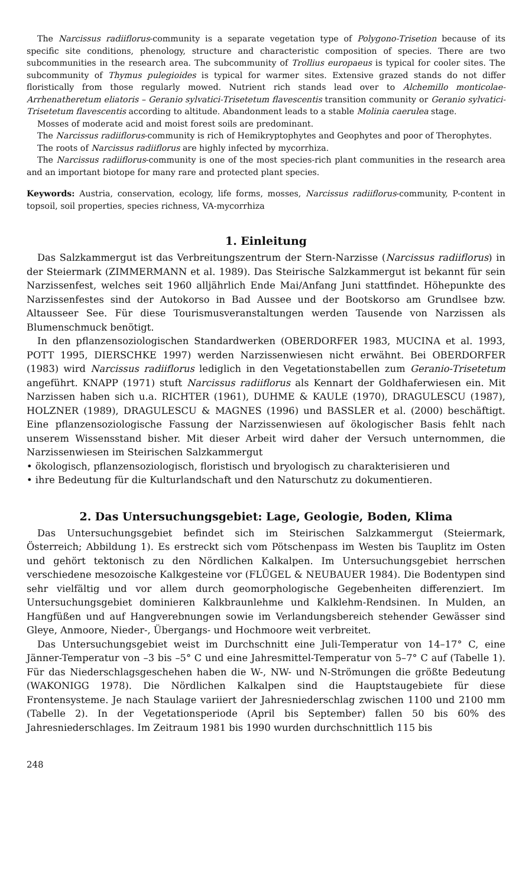The Narcissus radiiflorus-community is a separate vegetation type of Polygono-Trisetion because of its specific site conditions, phenology, structure and characteristic composition of species. There are two subcommunities in the research area. The subcommunity of Trollius europaeus is typical for cooler sites. The subcommunity of Thymus pulegioides is typical for warmer sites. Extensive grazed stands do not differ floristically from those regularly mowed. Nutrient rich stands lead over to Alchemillo monticolae-Arrhenatheretum eliatoris – Geranio sylvatici-Trisetetum flavescentis transition community or Geranio sylvatici-Trisetetum flavescentis according to altitude. Abandonment leads to a stable Molinia caerulea stage.
Mosses of moderate acid and moist forest soils are predominant.
The Narcissus radiiflorus-community is rich of Hemikryptophytes and Geophytes and poor of Therophytes.
The roots of Narcissus radiiflorus are highly infected by mycorrhiza.
The Narcissus radiiflorus-community is one of the most species-rich plant communities in the research area and an important biotope for many rare and protected plant species.
Keywords: Austria, conservation, ecology, life forms, mosses, Narcissus radiiflorus-community, P-content in topsoil, soil properties, species richness, VA-mycorrhiza
1. Einleitung
Das Salzkammergut ist das Verbreitungszentrum der Stern-Narzisse (Narcissus radiiflorus) in der Steiermark (ZIMMERMANN et al. 1989). Das Steirische Salzkammergut ist bekannt für sein Narzissenfest, welches seit 1960 alljährlich Ende Mai/Anfang Juni stattfindet. Höhepunkte des Narzissenfestes sind der Autokorso in Bad Aussee und der Bootskorso am Grundlsee bzw. Altausseer See. Für diese Tourismusveranstaltungen werden Tausende von Narzissen als Blumenschmuck benötigt.
In den pflanzensoziologischen Standardwerken (OBERDORFER 1983, MUCINA et al. 1993, POTT 1995, DIERSCHKE 1997) werden Narzissenwiesen nicht erwähnt. Bei OBERDORFER (1983) wird Narcissus radiiflorus lediglich in den Vegetationstabellen zum Geranio-Trisetetum angeführt. KNAPP (1971) stuft Narcissus radiiflorus als Kennart der Goldhaferwiesen ein. Mit Narzissen haben sich u.a. RICHTER (1961), DUHME & KAULE (1970), DRAGULESCU (1987), HOLZNER (1989), DRAGULESCU & MAGNES (1996) und BASSLER et al. (2000) beschäftigt. Eine pflanzensoziologische Fassung der Narzissenwiesen auf ökologischer Basis fehlt nach unserem Wissensstand bisher. Mit dieser Arbeit wird daher der Versuch unternommen, die Narzissenwiesen im Steirischen Salzkammergut
• ökologisch, pflanzensoziologisch, floristisch und bryologisch zu charakterisieren und
• ihre Bedeutung für die Kulturlandschaft und den Naturschutz zu dokumentieren.
2. Das Untersuchungsgebiet: Lage, Geologie, Boden, Klima
Das Untersuchungsgebiet befindet sich im Steirischen Salzkammergut (Steiermark, Österreich; Abbildung 1). Es erstreckt sich vom Pötschenpass im Westen bis Tauplitz im Osten und gehört tektonisch zu den Nördlichen Kalkalpen. Im Untersuchungsgebiet herrschen verschiedene mesozoische Kalkgesteine vor (FLÜGEL & NEUBAUER 1984). Die Bodentypen sind sehr vielfältig und vor allem durch geomorphologische Gegebenheiten differenziert. Im Untersuchungsgebiet dominieren Kalkbraunlehme und Kalklehm-Rendsinen. In Mulden, an Hangfüßen und auf Hangverebnungen sowie im Verlandungsbereich stehender Gewässer sind Gleye, Anmoore, Nieder-, Übergangs- und Hochmoore weit verbreitet.
Das Untersuchungsgebiet weist im Durchschnitt eine Juli-Temperatur von 14–17° C, eine Jänner-Temperatur von –3 bis –5° C und eine Jahresmittel-Temperatur von 5–7° C auf (Tabelle 1). Für das Niederschlagsgeschehen haben die W-, NW- und N-Strömungen die größte Bedeutung (WAKONIGG 1978). Die Nördlichen Kalkalpen sind die Hauptstaugebiete für diese Frontensysteme. Je nach Staulage variiert der Jahresniederschlag zwischen 1100 und 2100 mm (Tabelle 2). In der Vegetationsperiode (April bis September) fallen 50 bis 60% des Jahresniederschlages. Im Zeitraum 1981 bis 1990 wurden durchschnittlich 115 bis
248